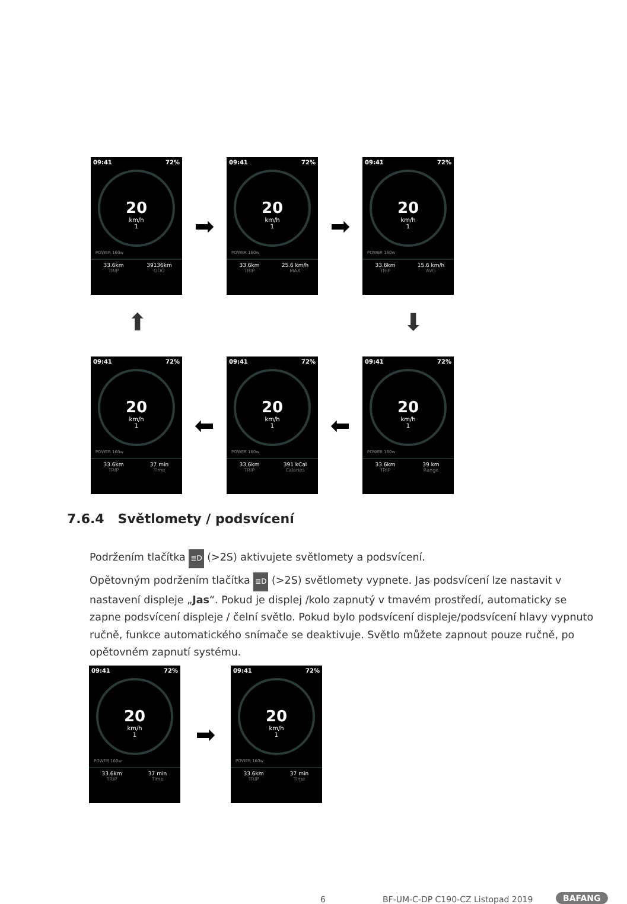09:41 72%
20
km/h
1
POWER 160w
33.6km
TRIP
39136km
ODO
➡
09:41 72%
20
km/h
1
POWER 160w
33.6km
TRIP
25.6 km/h
MAX
➡
09:41 72%
20
km/h
1
POWER 160w
33.6km
TRIP
15.6 km/h
AVG
⬆ ⬇
09:41 72%
20
km/h
1
POWER 160w
33.6km
TRIP
37 min
Time
⬅
09:41 72%
20
km/h
1
POWER 160w
33.6km
TRIP
391 kCal
Calories
⬅
09:41 72%
20
km/h
1
POWER 160w
33.6km
TRIP
39 km
Range
7.6.4 Světlomety / podsvícení
Podržením tlačítka ≣D (>2S) aktivujete světlomety a podsvícení.
Opětovným podržením tlačítka ≣D (>2S) světlomety vypnete. Jas podsvícení lze nastavit v nastavení displeje „Jas“. Pokud je displej /kolo zapnutý v tmavém prostředí, automaticky se zapne podsvícení displeje / čelní světlo. Pokud bylo podsvícení displeje/podsvícení hlavy vypnuto ručně, funkce automatického snímače se deaktivuje. Světlo můžete zapnout pouze ručně, po opětovném zapnutí systému.
09:41 72%
20
km/h
1
POWER 160w
33.6km
TRIP
37 min
Time
➡
09:41 72%
20
km/h
1
POWER 160w
33.6km
TRIP
37 min
Time
6
BF-UM-C-DP C190-CZ Listopad 2019
BAFANG